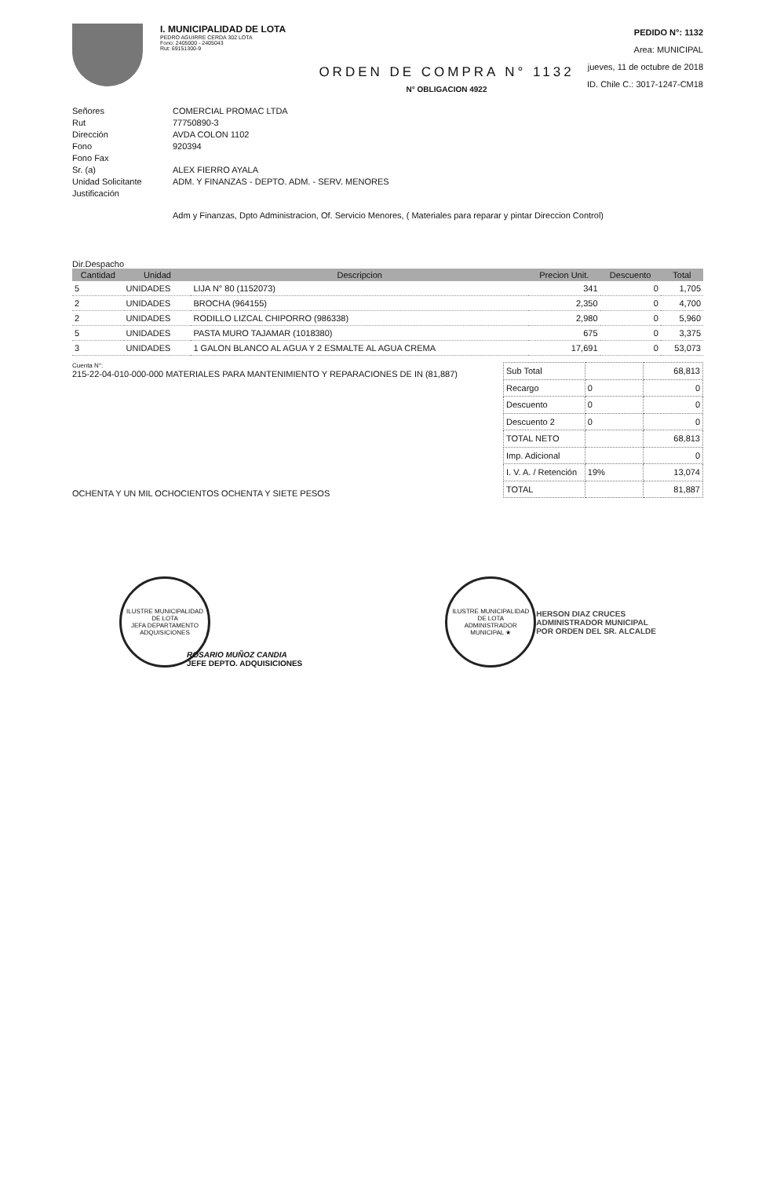I. MUNICIPALIDAD DE LOTA
PEDRO AGUIRRE CERDA 302 LOTA
Fono: 2405000 - 2405043
Rut: 69151300-9
PEDIDO N°: 1132
Area: MUNICIPAL
jueves, 11 de octubre de 2018
ID. Chile C.: 3017-1247-CM18
ORDEN DE COMPRA N° 1132
N° OBLIGACION 4922
Señores COMERCIAL PROMAC LTDA Rut 77750890-3 Dirección AVDA COLON 1102 Fono 920394 Fono Fax Sr. (a) ALEX FIERRO AYALA Unidad Solicitante ADM. Y FINANZAS - DEPTO. ADM. - SERV. MENORES Justificación
Adm y Finanzas, Dpto Administracion, Of. Servicio Menores, ( Materiales para reparar y pintar Direccion Control)
Dir.Despacho
| Cantidad | Unidad | Descripcion | Precion Unit. | Descuento | Total |
| --- | --- | --- | --- | --- | --- |
| 5 | UNIDADES | LIJA N° 80 (1152073) | 341 | 0 | 1,705 |
| 2 | UNIDADES | BROCHA (964155) | 2,350 | 0 | 4,700 |
| 2 | UNIDADES | RODILLO LIZCAL CHIPORRO (986338) | 2,980 | 0 | 5,960 |
| 5 | UNIDADES | PASTA MURO TAJAMAR (1018380) | 675 | 0 | 3,375 |
| 3 | UNIDADES | 1 GALON BLANCO AL AGUA Y 2 ESMALTE AL AGUA CREMA | 17,691 | 0 | 53,073 |
Cuenta N°:
215-22-04-010-000-000 MATERIALES PARA MANTENIMIENTO Y REPARACIONES DE IN (81,887)
OCHENTA Y UN MIL OCHOCIENTOS OCHENTA Y SIETE PESOS
| Sub Total | | 68,813 |
| Recargo | 0 | 0 |
| Descuento | 0 | 0 |
| Descuento 2 | 0 | 0 |
| TOTAL NETO | | 68,813 |
| Imp. Adicional | | 0 |
| I. V. A. / Retención | 19% | 13,074 |
| TOTAL | | 81,887 |
ILUSTRE MUNICIPALIDAD DE LOTA
JEFA DEPARTAMENTO ADQUISICIONES
ROSARIO MUÑOZ CANDIA
JEFE DEPTO. ADQUISICIONES
ILUSTRE MUNICIPALIDAD DE LOTA
ADMINISTRADOR MUNICIPAL ★
HERSON DIAZ CRUCES
ADMINISTRADOR MUNICIPAL
POR ORDEN DEL SR. ALCALDE